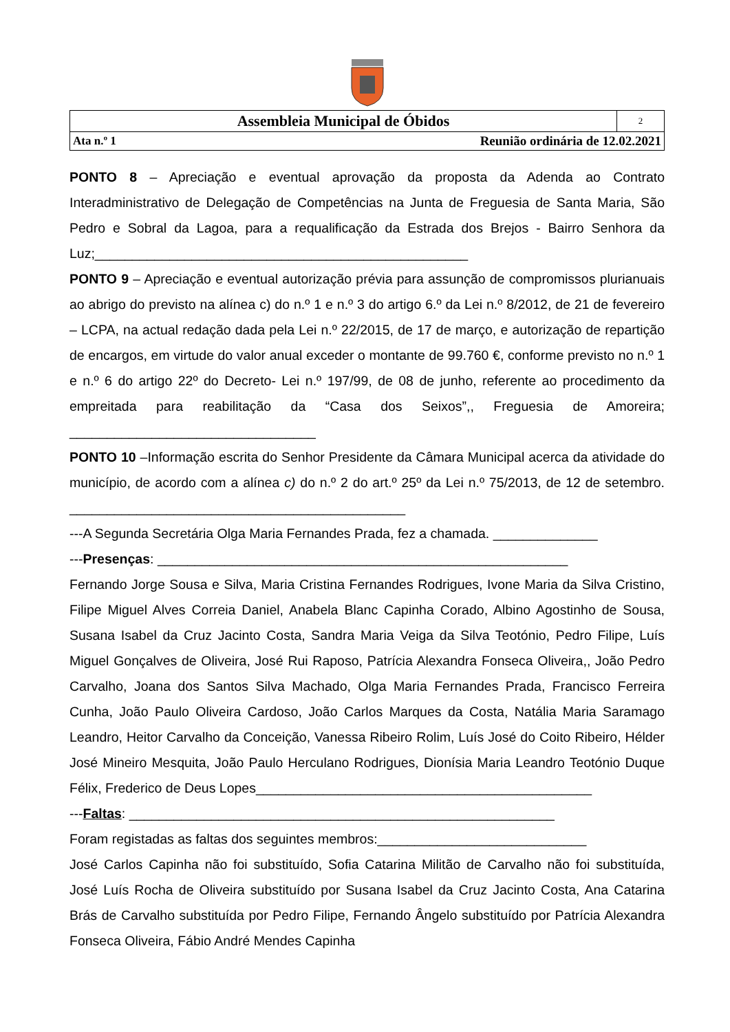| Assembleia Municipal de Óbidos | | 2 |
| Ata n.º 1 | Reunião ordinária de 12.02.2021 | |
PONTO 8 – Apreciação e eventual aprovação da proposta da Adenda ao Contrato Interadministrativo de Delegação de Competências na Junta de Freguesia de Santa Maria, São Pedro e Sobral da Lagoa, para a requalificação da Estrada dos Brejos - Bairro Senhora da Luz;__________________________________________________
PONTO 9 – Apreciação e eventual autorização prévia para assunção de compromissos plurianuais ao abrigo do previsto na alínea c) do n.º 1 e n.º 3 do artigo 6.º da Lei n.º 8/2012, de 21 de fevereiro – LCPA, na actual redação dada pela Lei n.º 22/2015, de 17 de março, e autorização de repartição de encargos, em virtude do valor anual exceder o montante de 99.760 €, conforme previsto no n.º 1 e n.º 6 do artigo 22º do Decreto- Lei n.º 197/99, de 08 de junho, referente ao procedimento da empreitada para reabilitação da “Casa dos Seixos”,, Freguesia de Amoreira; _________________________________
PONTO 10 –Informação escrita do Senhor Presidente da Câmara Municipal acerca da atividade do município, de acordo com a alínea c) do n.º 2 do art.º 25º da Lei n.º 75/2013, de 12 de setembro. _____________________________________________
---A Segunda Secretária Olga Maria Fernandes Prada, fez a chamada. ______________
---Presenças: _______________________________________________________
Fernando Jorge Sousa e Silva, Maria Cristina Fernandes Rodrigues, Ivone Maria da Silva Cristino, Filipe Miguel Alves Correia Daniel, Anabela Blanc Capinha Corado, Albino Agostinho de Sousa, Susana Isabel da Cruz Jacinto Costa, Sandra Maria Veiga da Silva Teotónio, Pedro Filipe, Luís Miguel Gonçalves de Oliveira, José Rui Raposo, Patrícia Alexandra Fonseca Oliveira,, João Pedro Carvalho, Joana dos Santos Silva Machado, Olga Maria Fernandes Prada, Francisco Ferreira Cunha, João Paulo Oliveira Cardoso, João Carlos Marques da Costa, Natália Maria Saramago Leandro, Heitor Carvalho da Conceição, Vanessa Ribeiro Rolim, Luís José do Coito Ribeiro, Hélder José Mineiro Mesquita, João Paulo Herculano Rodrigues, Dionísia Maria Leandro Teotónio Duque Félix, Frederico de Deus Lopes_____________________________________________
---Faltas: _________________________________________________________
Foram registadas as faltas dos seguintes membros:____________________________
José Carlos Capinha não foi substituído, Sofia Catarina Militão de Carvalho não foi substituída, José Luís Rocha de Oliveira substituído por Susana Isabel da Cruz Jacinto Costa, Ana Catarina Brás de Carvalho substituída por Pedro Filipe, Fernando Ângelo substituído por Patrícia Alexandra Fonseca Oliveira, Fábio André Mendes Capinha